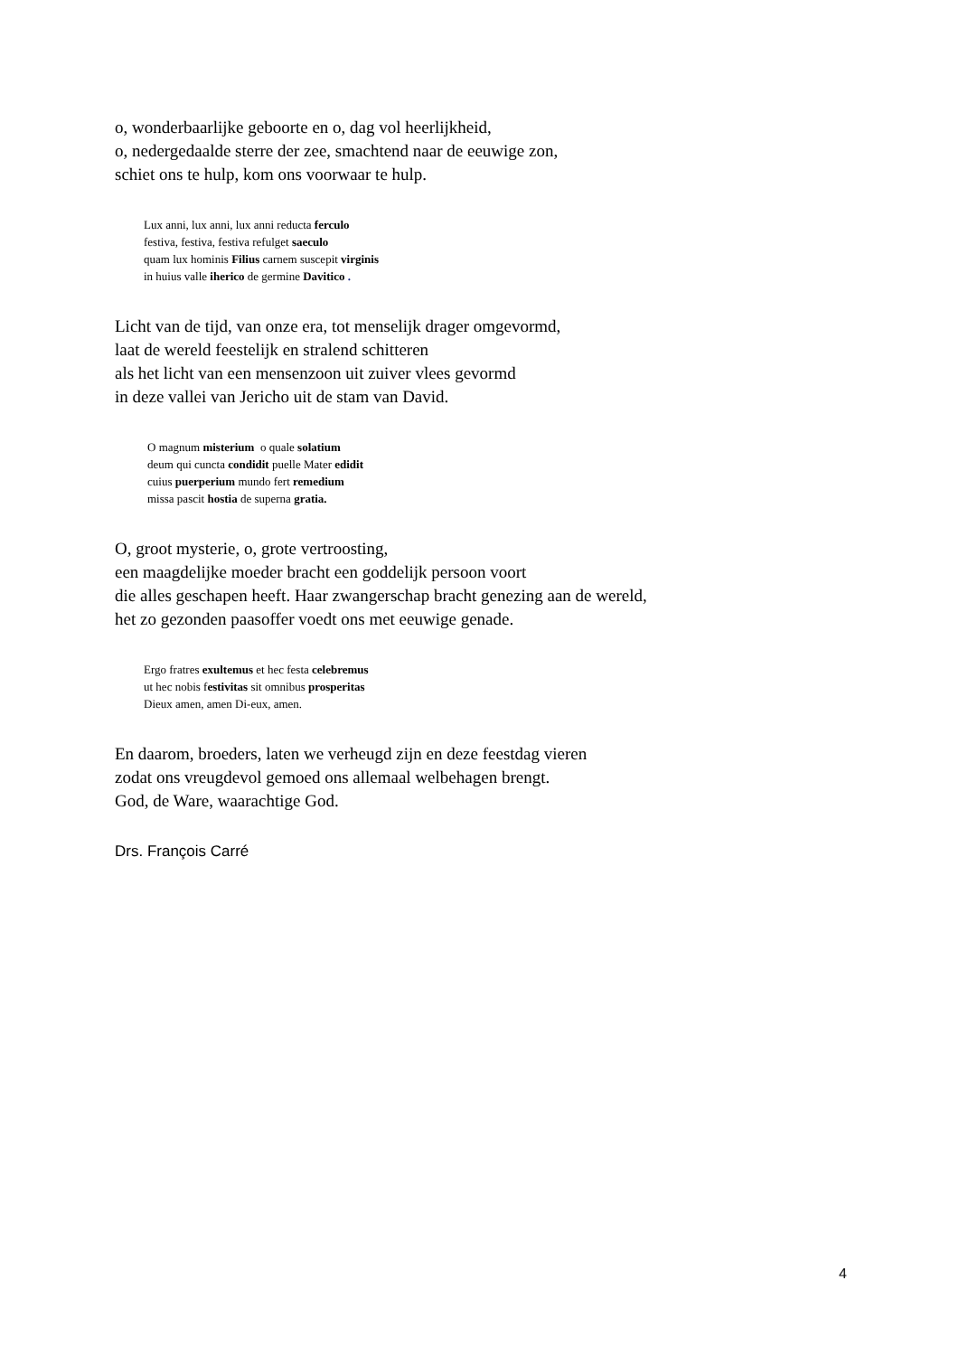o, wonderbaarlijke geboorte en o, dag vol heerlijkheid,
o, nedergedaalde sterre der zee, smachtend naar de eeuwige zon,
schiet ons te hulp, kom ons voorwaar te hulp.
Lux anni, lux anni, lux anni reducta ferculo
festiva, festiva, festiva refulget saeculo
quam lux hominis Filius carnem suscepit virginis
in huius valle iherico de germine Davitico .
Licht van de tijd, van onze era, tot menselijk drager omgevormd,
laat de wereld feestelijk en stralend schitteren
als het licht van een mensenzoon uit zuiver vlees gevormd
in deze vallei van Jericho uit de stam van David.
O magnum misterium o quale solatium
deum qui cuncta condidit puelle Mater edidit
cuius puerperium mundo fert remedium
missa pascit hostia de superna gratia.
O, groot mysterie, o, grote vertroosting,
een maagdelijke moeder bracht een goddelijk persoon voort
die alles geschapen heeft. Haar zwangerschap bracht genezing aan de wereld,
het zo gezonden paasoffer voedt ons met eeuwige genade.
Ergo fratres exultemus et hec festa celebremus
ut hec nobis festivitas sit omnibus prosperitas
Dieux amen, amen Di-eux, amen.
En daarom, broeders, laten we verheugd zijn en deze feestdag vieren
zodat ons vreugdevol gemoed ons allemaal welbehagen brengt.
God, de Ware, waarachtige God.
Drs. François Carré
4